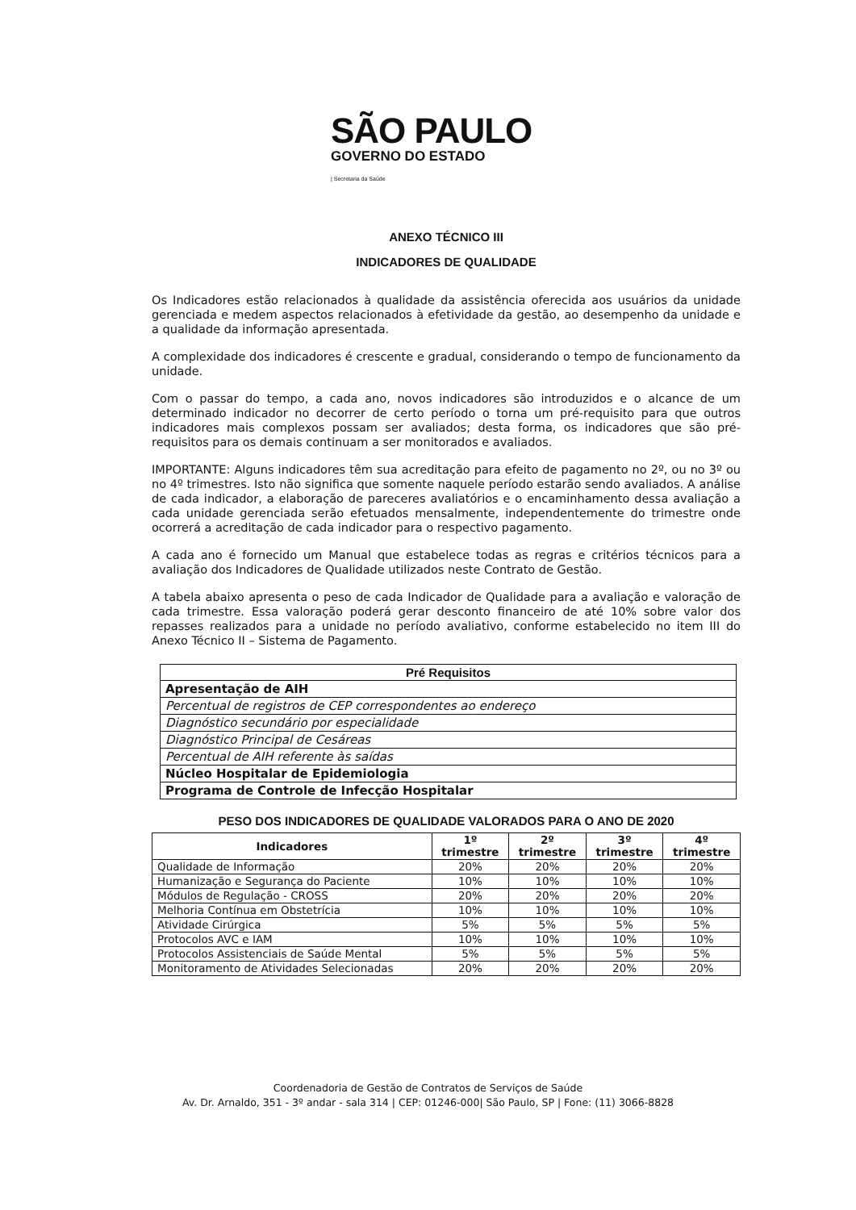SÃO PAULO
GOVERNO DO ESTADO
| Secretaria da Saúde
ANEXO TÉCNICO III
INDICADORES DE QUALIDADE
Os Indicadores estão relacionados à qualidade da assistência oferecida aos usuários da unidade gerenciada e medem aspectos relacionados à efetividade da gestão, ao desempenho da unidade e a qualidade da informação apresentada.
A complexidade dos indicadores é crescente e gradual, considerando o tempo de funcionamento da unidade.
Com o passar do tempo, a cada ano, novos indicadores são introduzidos e o alcance de um determinado indicador no decorrer de certo período o torna um pré-requisito para que outros indicadores mais complexos possam ser avaliados; desta forma, os indicadores que são pré-requisitos para os demais continuam a ser monitorados e avaliados.
IMPORTANTE: Alguns indicadores têm sua acreditação para efeito de pagamento no 2º, ou no 3º ou no 4º trimestres. Isto não significa que somente naquele período estarão sendo avaliados. A análise de cada indicador, a elaboração de pareceres avaliatórios e o encaminhamento dessa avaliação a cada unidade gerenciada serão efetuados mensalmente, independentemente do trimestre onde ocorrerá a acreditação de cada indicador para o respectivo pagamento.
A cada ano é fornecido um Manual que estabelece todas as regras e critérios técnicos para a avaliação dos Indicadores de Qualidade utilizados neste Contrato de Gestão.
A tabela abaixo apresenta o peso de cada Indicador de Qualidade para a avaliação e valoração de cada trimestre. Essa valoração poderá gerar desconto financeiro de até 10% sobre valor dos repasses realizados para a unidade no período avaliativo, conforme estabelecido no item III do Anexo Técnico II – Sistema de Pagamento.
| Pré Requisitos |
| --- |
| Apresentação de AIH |
| Percentual de registros de CEP correspondentes ao endereço |
| Diagnóstico secundário por especialidade |
| Diagnóstico Principal de Cesáreas |
| Percentual de AIH referente às saídas |
| Núcleo Hospitalar de Epidemiologia |
| Programa de Controle de Infecção Hospitalar |
PESO DOS INDICADORES DE QUALIDADE VALORADOS PARA O ANO DE 2020
| Indicadores | 1º trimestre | 2º trimestre | 3º trimestre | 4º trimestre |
| --- | --- | --- | --- | --- |
| Qualidade de Informação | 20% | 20% | 20% | 20% |
| Humanização e Segurança do Paciente | 10% | 10% | 10% | 10% |
| Módulos de Regulação - CROSS | 20% | 20% | 20% | 20% |
| Melhoria Contínua em Obstetrícia | 10% | 10% | 10% | 10% |
| Atividade Cirúrgica | 5% | 5% | 5% | 5% |
| Protocolos AVC e IAM | 10% | 10% | 10% | 10% |
| Protocolos Assistenciais de Saúde Mental | 5% | 5% | 5% | 5% |
| Monitoramento de Atividades Selecionadas | 20% | 20% | 20% | 20% |
Coordenadoria de Gestão de Contratos de Serviços de Saúde
Av. Dr. Arnaldo, 351 - 3º andar - sala 314 | CEP: 01246-000| São Paulo, SP | Fone: (11) 3066-8828